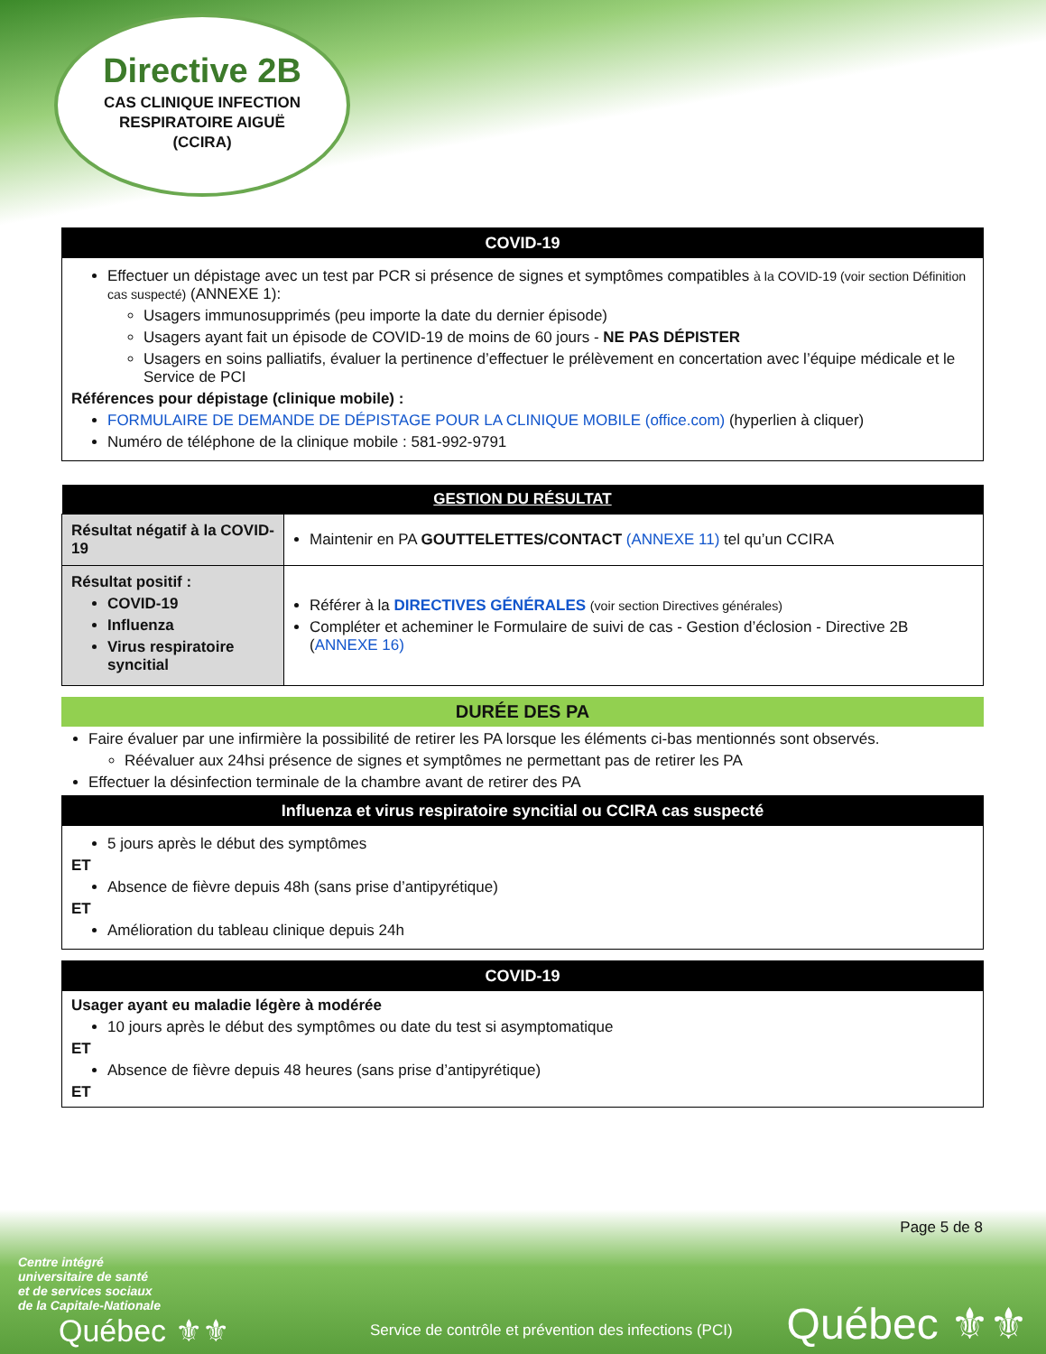Directive 2B
CAS CLINIQUE INFECTION
RESPIRATOIRE AIGUË
(CCIRA)
COVID-19
Effectuer un dépistage avec un test par PCR si présence de signes et symptômes compatibles à la COVID-19 (voir section Définition cas suspecté) (ANNEXE 1):
Usagers immunosupprimés (peu importe la date du dernier épisode)
Usagers ayant fait un épisode de COVID-19 de moins de 60 jours - NE PAS DÉPISTER
Usagers en soins palliatifs, évaluer la pertinence d’effectuer le prélèvement en concertation avec l’équipe médicale et le Service de PCI
Références pour dépistage (clinique mobile) :
FORMULAIRE DE DEMANDE DE DÉPISTAGE POUR LA CLINIQUE MOBILE (office.com) (hyperlien à cliquer)
Numéro de téléphone de la clinique mobile : 581-992-9791
| GESTION DU RÉSULTAT | |
| --- | --- |
| Résultat négatif à la COVID-19 | Maintenir en PA GOUTTELETTES/CONTACT (ANNEXE 11) tel qu’un CCIRA |
| Résultat positif : COVID-19 Influenza Virus respiratoire syncitial | Référer à la DIRECTIVES GÉNÉRALES (voir section Directives générales) Compléter et acheminer le Formulaire de suivi de cas - Gestion d’éclosion - Directive 2B ( ANNEXE 16) |
DURÉE DES PA
Faire évaluer par une infirmière la possibilité de retirer les PA lorsque les éléments ci-bas mentionnés sont observés.
Réévaluer aux 24hsi présence de signes et symptômes ne permettant pas de retirer les PA
Effectuer la désinfection terminale de la chambre avant de retirer des PA
Influenza et virus respiratoire syncitial ou CCIRA cas suspecté
5 jours après le début des symptômes
ET
Absence de fièvre depuis 48h (sans prise d’antipyrétique)
ET
Amélioration du tableau clinique depuis 24h
COVID-19
Usager ayant eu maladie légère à modérée
10 jours après le début des symptômes ou date du test si asymptomatique
ET
Absence de fièvre depuis 48 heures (sans prise d’antipyrétique)
ET
Page 5 de 8
Centre intégré
universitaire de santé
et de services sociaux
de la Capitale-Nationale
Québec ⚜⚜
Service de contrôle et prévention des infections (PCI)
Québec ⚜⚜